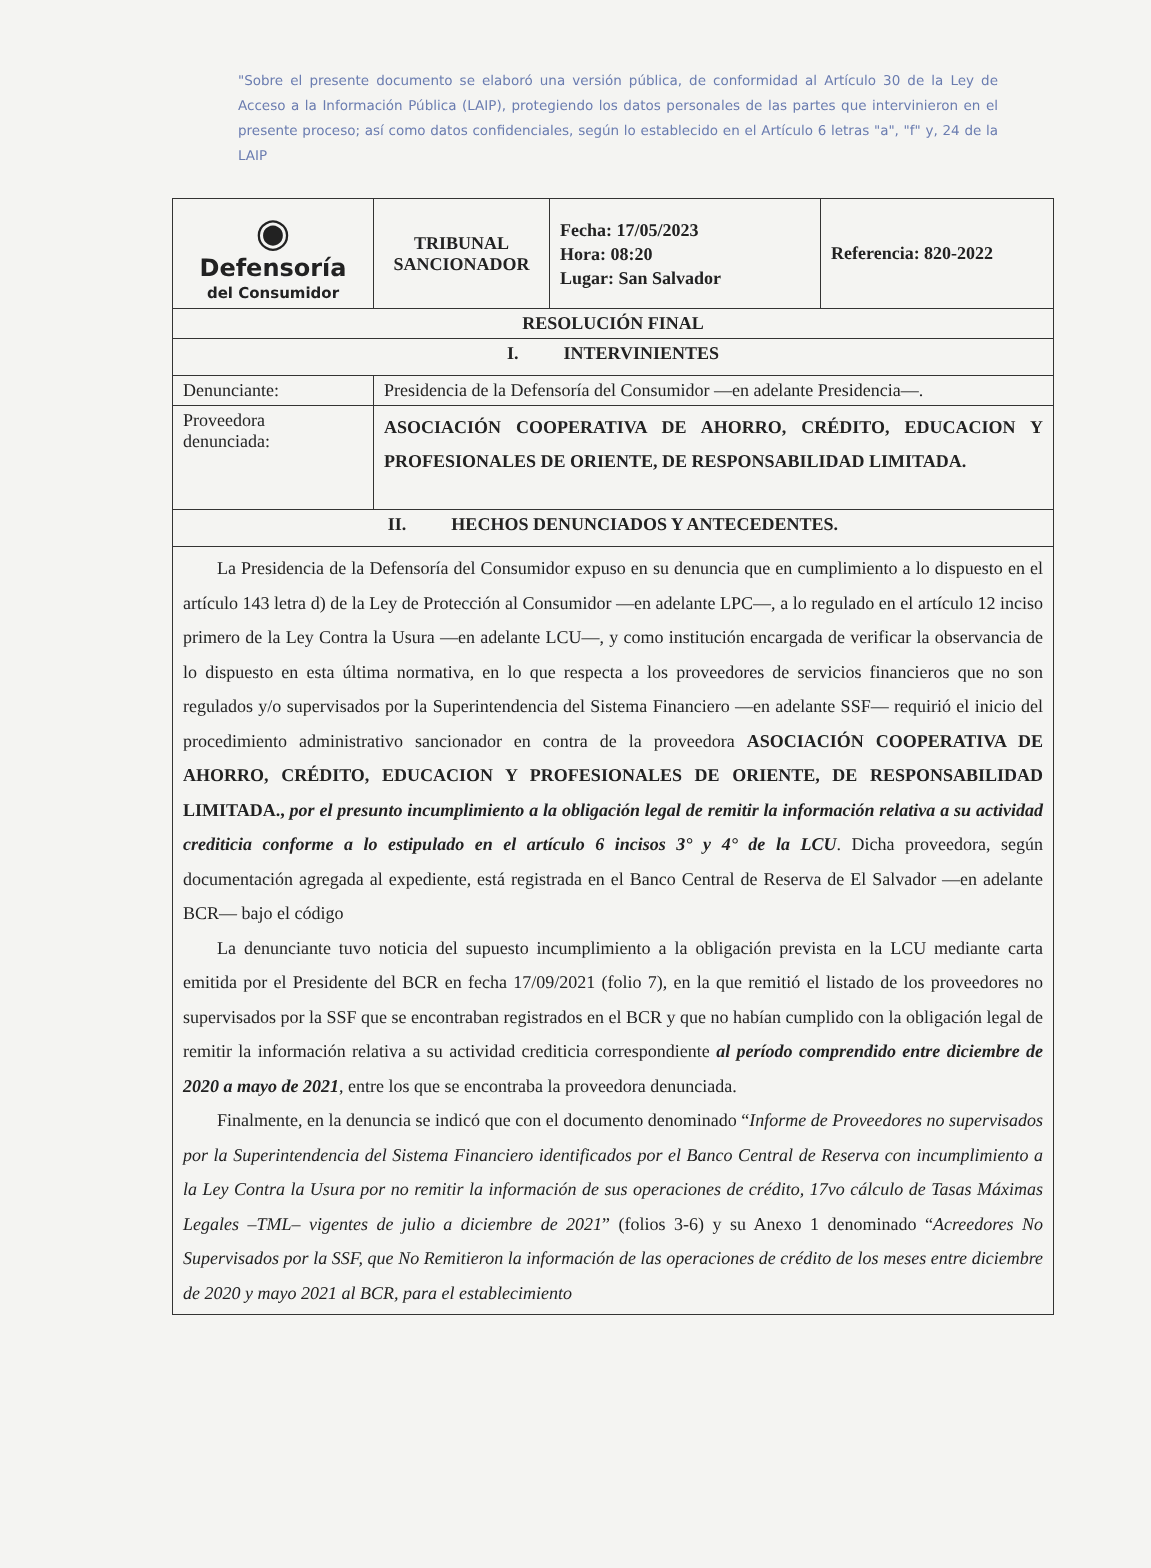"Sobre el presente documento se elaboró una versión pública, de conformidad al Artículo 30 de la Ley de Acceso a la Información Pública (LAIP), protegiendo los datos personales de las partes que intervinieron en el presente proceso; así como datos confidenciales, según lo establecido en el Artículo 6 letras "a", "f" y, 24 de la LAIP
| ◉ Defensoría del Consumidor | TRIBUNAL SANCIONADOR | Fecha: 17/05/2023 Hora: 08:20 Lugar: San Salvador | Referencia: 820-2022 |
| RESOLUCIÓN FINAL | | | |
| I. INTERVINIENTES | | | |
| Denunciante: | Presidencia de la Defensoría del Consumidor —en adelante Presidencia—. | | |
| Proveedora denunciada: | ASOCIACIÓN COOPERATIVA DE AHORRO, CRÉDITO, EDUCACION Y PROFESIONALES DE ORIENTE, DE RESPONSABILIDAD LIMITADA. | | |
| II. HECHOS DENUNCIADOS Y ANTECEDENTES. | | | |
| La Presidencia de la Defensoría del Consumidor expuso en su denuncia que en cumplimiento a lo dispuesto en el artículo 143 letra d) de la Ley de Protección al Consumidor —en adelante LPC—, a lo regulado en el artículo 12 inciso primero de la Ley Contra la Usura —en adelante LCU—, y como institución encargada de verificar la observancia de lo dispuesto en esta última normativa, en lo que respecta a los proveedores de servicios financieros que no son regulados y/o supervisados por la Superintendencia del Sistema Financiero —en adelante SSF— requirió el inicio del procedimiento administrativo sancionador en contra de la proveedora ASOCIACIÓN COOPERATIVA DE AHORRO, CRÉDITO, EDUCACION Y PROFESIONALES DE ORIENTE, DE RESPONSABILIDAD LIMITADA., por el presunto incumplimiento a la obligación legal de remitir la información relativa a su actividad crediticia conforme a lo estipulado en el artículo 6 incisos 3° y 4° de la LCU . Dicha proveedora, según documentación agregada al expediente, está registrada en el Banco Central de Reserva de El Salvador —en adelante BCR— bajo el código La denunciante tuvo noticia del supuesto incumplimiento a la obligación prevista en la LCU mediante carta emitida por el Presidente del BCR en fecha 17/09/2021 (folio 7), en la que remitió el listado de los proveedores no supervisados por la SSF que se encontraban registrados en el BCR y que no habían cumplido con la obligación legal de remitir la información relativa a su actividad crediticia correspondiente al período comprendido entre diciembre de 2020 a mayo de 2021 , entre los que se encontraba la proveedora denunciada. Finalmente, en la denuncia se indicó que con el documento denominado “ Informe de Proveedores no supervisados por la Superintendencia del Sistema Financiero identificados por el Banco Central de Reserva con incumplimiento a la Ley Contra la Usura por no remitir la información de sus operaciones de crédito, 17vo cálculo de Tasas Máximas Legales –TML– vigentes de julio a diciembre de 2021 ” (folios 3-6) y su Anexo 1 denominado “ Acreedores No Supervisados por la SSF, que No Remitieron la información de las operaciones de crédito de los meses entre diciembre de 2020 y mayo 2021 al BCR, para el establecimiento | | | |